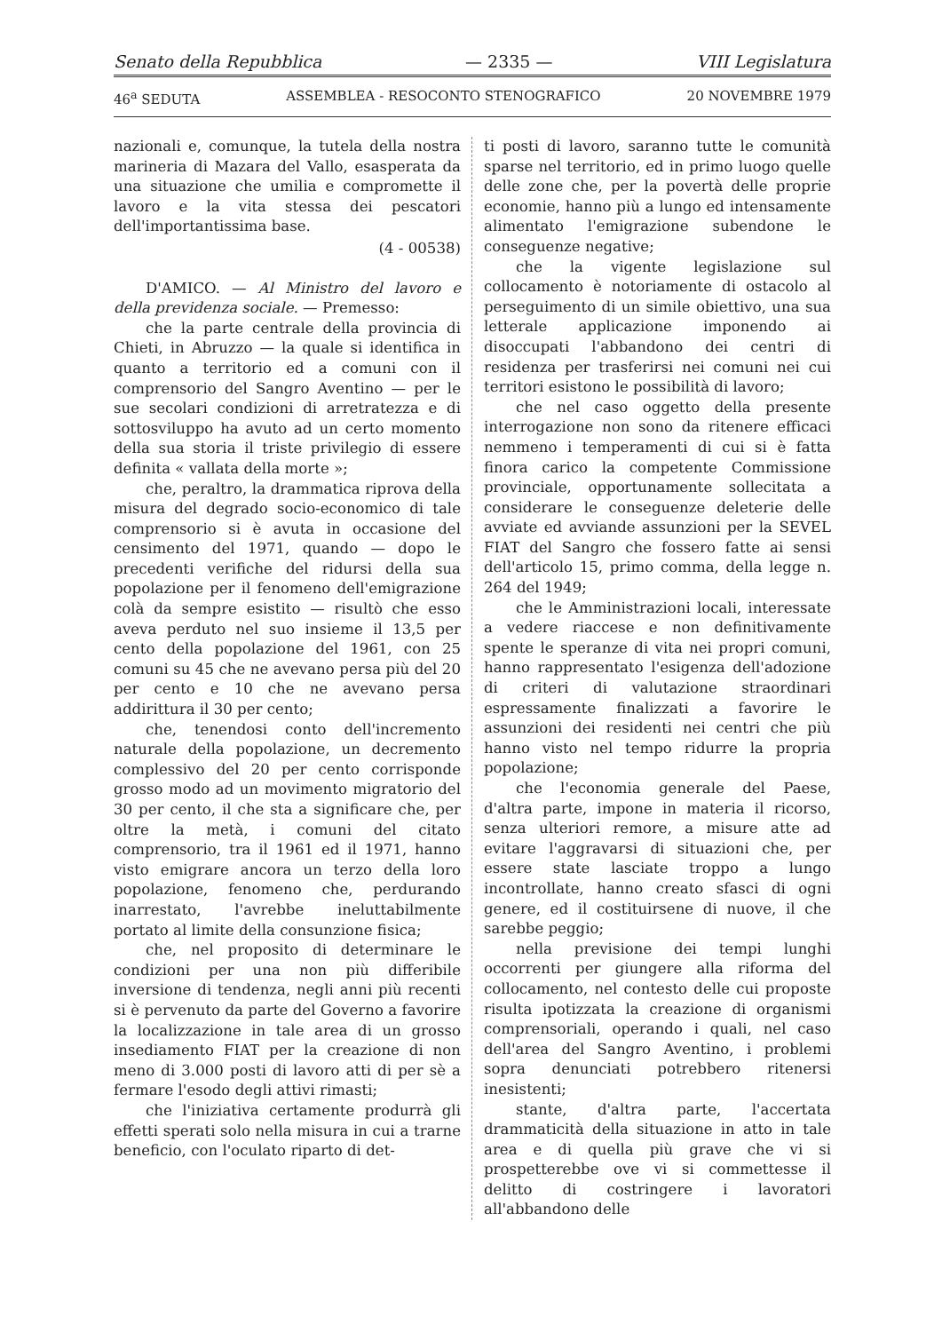Senato della Repubblica — 2335 — VIII Legislatura
46<sup>a</sup> SEDUTA ASSEMBLEA - RESOCONTO STENOGRAFICO 20 NOVEMBRE 1979
nazionali e, comunque, la tutela della nostra marineria di Mazara del Vallo, esasperata da una situazione che umilia e compromette il lavoro e la vita stessa dei pescatori dell'importantissima base.
(4 - 00538)
D'AMICO. — Al Ministro del lavoro e della previdenza sociale. — Premesso:
che la parte centrale della provincia di Chieti, in Abruzzo — la quale si identifica in quanto a territorio ed a comuni con il comprensorio del Sangro Aventino — per le sue secolari condizioni di arretratezza e di sottosviluppo ha avuto ad un certo momento della sua storia il triste privilegio di essere definita « vallata della morte »;
che, peraltro, la drammatica riprova della misura del degrado socio-economico di tale comprensorio si è avuta in occasione del censimento del 1971, quando — dopo le precedenti verifiche del ridursi della sua popolazione per il fenomeno dell'emigrazione colà da sempre esistito — risultò che esso aveva perduto nel suo insieme il 13,5 per cento della popolazione del 1961, con 25 comuni su 45 che ne avevano persa più del 20 per cento e 10 che ne avevano persa addirittura il 30 per cento;
che, tenendosi conto dell'incremento naturale della popolazione, un decremento complessivo del 20 per cento corrisponde grosso modo ad un movimento migratorio del 30 per cento, il che sta a significare che, per oltre la metà, i comuni del citato comprensorio, tra il 1961 ed il 1971, hanno visto emigrare ancora un terzo della loro popolazione, fenomeno che, perdurando inarrestato, l'avrebbe ineluttabilmente portato al limite della consunzione fisica;
che, nel proposito di determinare le condizioni per una non più differibile inversione di tendenza, negli anni più recenti si è pervenuto da parte del Governo a favorire la localizzazione in tale area di un grosso insediamento FIAT per la creazione di non meno di 3.000 posti di lavoro atti di per sè a fermare l'esodo degli attivi rimasti;
che l'iniziativa certamente produrrà gli effetti sperati solo nella misura in cui a trarne beneficio, con l'oculato riparto di det-
ti posti di lavoro, saranno tutte le comunità sparse nel territorio, ed in primo luogo quelle delle zone che, per la povertà delle proprie economie, hanno più a lungo ed intensamente alimentato l'emigrazione subendone le conseguenze negative;
che la vigente legislazione sul collocamento è notoriamente di ostacolo al perseguimento di un simile obiettivo, una sua letterale applicazione imponendo ai disoccupati l'abbandono dei centri di residenza per trasferirsi nei comuni nei cui territori esistono le possibilità di lavoro;
che nel caso oggetto della presente interrogazione non sono da ritenere efficaci nemmeno i temperamenti di cui si è fatta finora carico la competente Commissione provinciale, opportunamente sollecitata a considerare le conseguenze deleterie delle avviate ed avviande assunzioni per la SEVEL FIAT del Sangro che fossero fatte ai sensi dell'articolo 15, primo comma, della legge n. 264 del 1949;
che le Amministrazioni locali, interessate a vedere riaccese e non definitivamente spente le speranze di vita nei propri comuni, hanno rappresentato l'esigenza dell'adozione di criteri di valutazione straordinari espressamente finalizzati a favorire le assunzioni dei residenti nei centri che più hanno visto nel tempo ridurre la propria popolazione;
che l'economia generale del Paese, d'altra parte, impone in materia il ricorso, senza ulteriori remore, a misure atte ad evitare l'aggravarsi di situazioni che, per essere state lasciate troppo a lungo incontrollate, hanno creato sfasci di ogni genere, ed il costituirsene di nuove, il che sarebbe peggio;
nella previsione dei tempi lunghi occorrenti per giungere alla riforma del collocamento, nel contesto delle cui proposte risulta ipotizzata la creazione di organismi comprensoriali, operando i quali, nel caso dell'area del Sangro Aventino, i problemi sopra denunciati potrebbero ritenersi inesistenti;
stante, d'altra parte, l'accertata drammaticità della situazione in atto in tale area e di quella più grave che vi si prospetterebbe ove vi si commettesse il delitto di costringere i lavoratori all'abbandono delle